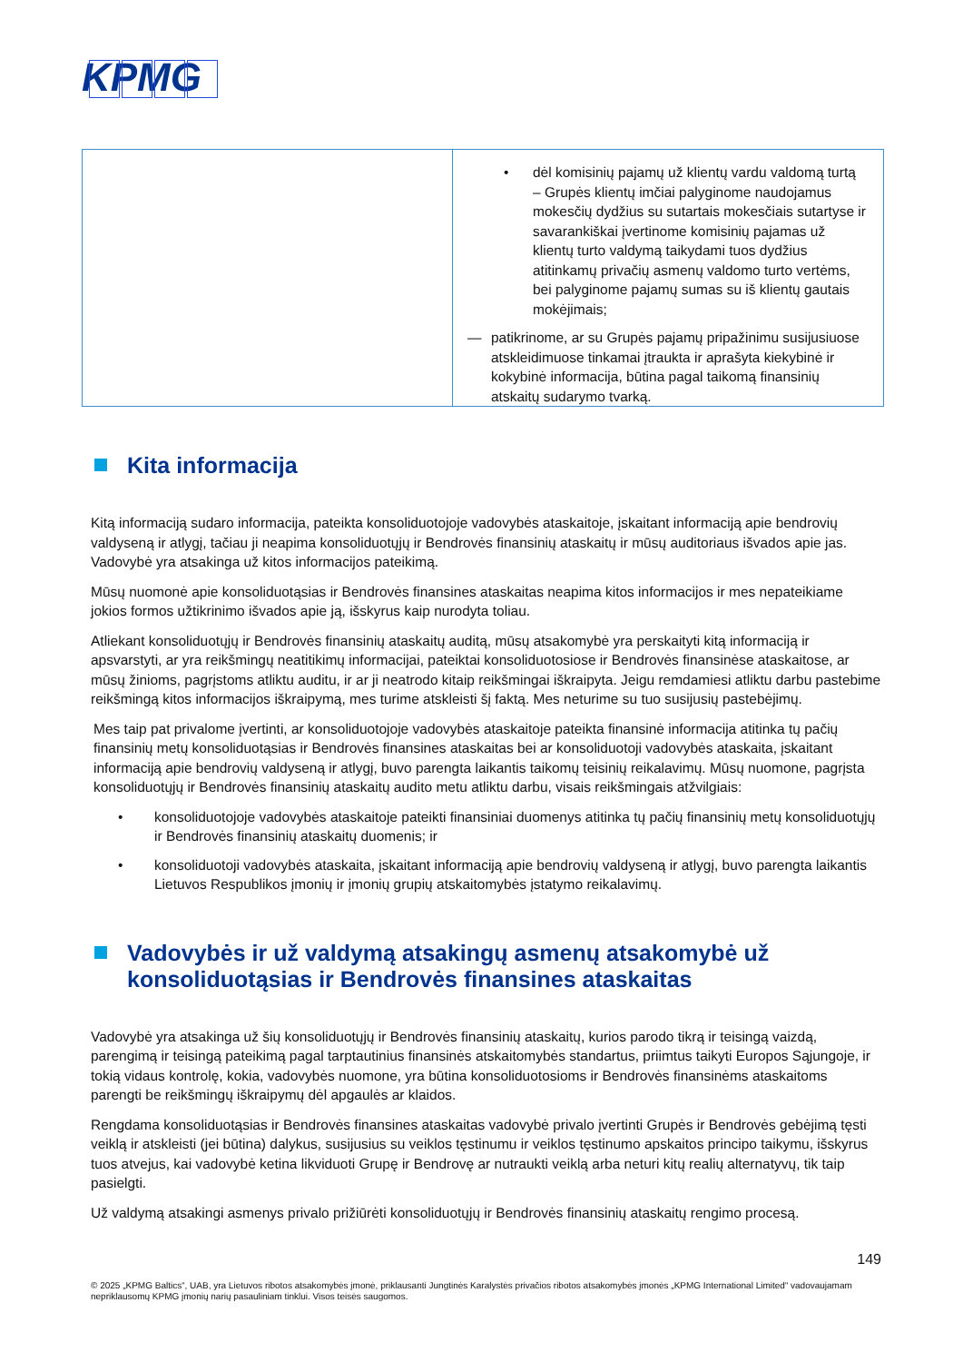KPMG
| | • dėl komisinių pajamų už klientų vardu valdomą turtą – Grupės klientų imčiai palyginome naudojamus mokesčių dydžius su sutartais mokesčiais sutartyse ir savarankiškai įvertinome komisinių pajamas už klientų turto valdymą taikydami tuos dydžius atitinkamų privačių asmenų valdomo turto vertėms, bei palyginome pajamų sumas su iš klientų gautais mokėjimais; — patikrinome, ar su Grupės pajamų pripažinimu susijusiuose atskleidimuose tinkamai įtraukta ir aprašyta kiekybinė ir kokybinė informacija, būtina pagal taikomą finansinių atskaitų sudarymo tvarką. |
Kita informacija
Kitą informaciją sudaro informacija, pateikta konsoliduotojoje vadovybės ataskaitoje, įskaitant informaciją apie bendrovių valdyseną ir atlygį, tačiau ji neapima konsoliduotųjų ir Bendrovės finansinių ataskaitų ir mūsų auditoriaus išvados apie jas. Vadovybė yra atsakinga už kitos informacijos pateikimą.
Mūsų nuomonė apie konsoliduotąsias ir Bendrovės finansines ataskaitas neapima kitos informacijos ir mes nepateikiame jokios formos užtikrinimo išvados apie ją, išskyrus kaip nurodyta toliau.
Atliekant konsoliduotųjų ir Bendrovės finansinių ataskaitų auditą, mūsų atsakomybė yra perskaityti kitą informaciją ir apsvarstyti, ar yra reikšmingų neatitikimų informacijai, pateiktai konsoliduotosiose ir Bendrovės finansinėse ataskaitose, ar mūsų žinioms, pagrįstoms atliktu auditu, ir ar ji neatrodo kitaip reikšmingai iškraipyta. Jeigu remdamiesi atliktu darbu pastebime reikšmingą kitos informacijos iškraipymą, mes turime atskleisti šį faktą. Mes neturime su tuo susijusių pastebėjimų.
Mes taip pat privalome įvertinti, ar konsoliduotojoje vadovybės ataskaitoje pateikta finansinė informacija atitinka tų pačių finansinių metų konsoliduotąsias ir Bendrovės finansines ataskaitas bei ar konsoliduotoji vadovybės ataskaita, įskaitant informaciją apie bendrovių valdyseną ir atlygį, buvo parengta laikantis taikomų teisinių reikalavimų. Mūsų nuomone, pagrįsta konsoliduotųjų ir Bendrovės finansinių ataskaitų audito metu atliktu darbu, visais reikšmingais atžvilgiais:
• konsoliduotojoje vadovybės ataskaitoje pateikti finansiniai duomenys atitinka tų pačių finansinių metų konsoliduotųjų ir Bendrovės finansinių ataskaitų duomenis; ir
• konsoliduotoji vadovybės ataskaita, įskaitant informaciją apie bendrovių valdyseną ir atlygį, buvo parengta laikantis Lietuvos Respublikos įmonių ir įmonių grupių atskaitomybės įstatymo reikalavimų.
Vadovybės ir už valdymą atsakingų asmenų atsakomybė už konsoliduotąsias ir Bendrovės finansines ataskaitas
Vadovybė yra atsakinga už šių konsoliduotųjų ir Bendrovės finansinių ataskaitų, kurios parodo tikrą ir teisingą vaizdą, parengimą ir teisingą pateikimą pagal tarptautinius finansinės atskaitomybės standartus, priimtus taikyti Europos Sąjungoje, ir tokią vidaus kontrolę, kokia, vadovybės nuomone, yra būtina konsoliduotosioms ir Bendrovės finansinėms ataskaitoms parengti be reikšmingų iškraipymų dėl apgaulės ar klaidos.
Rengdama konsoliduotąsias ir Bendrovės finansines ataskaitas vadovybė privalo įvertinti Grupės ir Bendrovės gebėjimą tęsti veiklą ir atskleisti (jei būtina) dalykus, susijusius su veiklos tęstinumu ir veiklos tęstinumo apskaitos principo taikymu, išskyrus tuos atvejus, kai vadovybė ketina likviduoti Grupę ir Bendrovę ar nutraukti veiklą arba neturi kitų realių alternatyvų, tik taip pasielgti.
Už valdymą atsakingi asmenys privalo prižiūrėti konsoliduotųjų ir Bendrovės finansinių ataskaitų rengimo procesą.
149
© 2025 „KPMG Baltics“, UAB, yra Lietuvos ribotos atsakomybės įmonė, priklausanti Jungtinės Karalystės privačios ribotos atsakomybės įmonės „KPMG International Limited“ vadovaujamam nepriklausomų KPMG įmonių narių pasauliniam tinklui. Visos teisės saugomos.